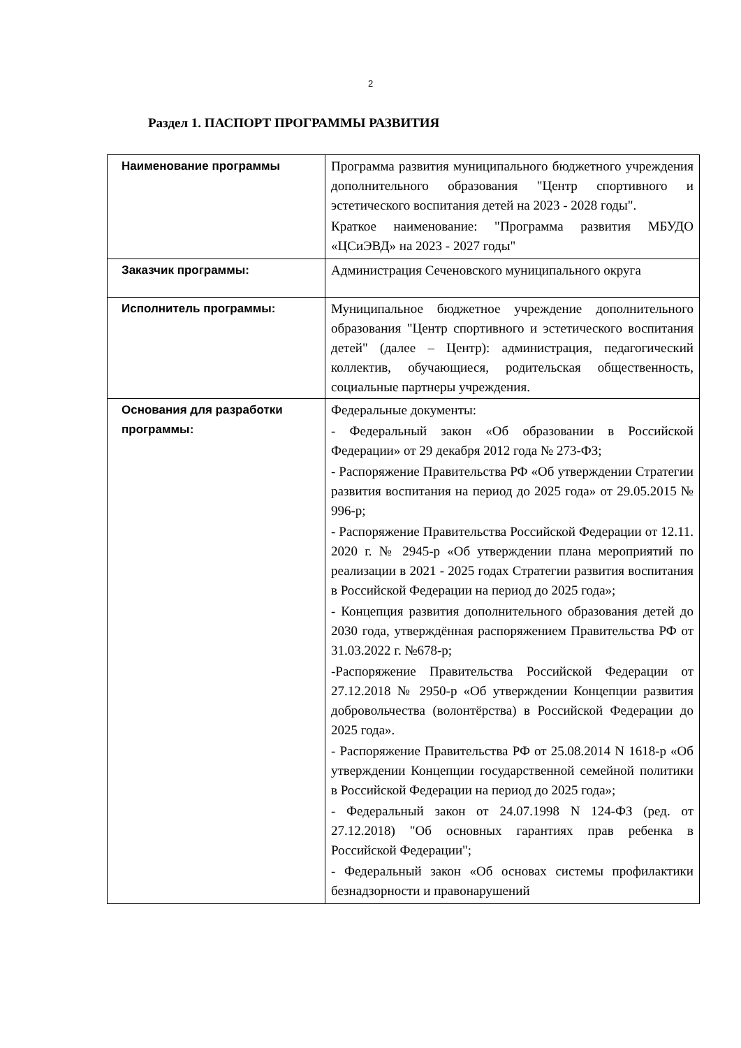2
Раздел 1. ПАСПОРТ ПРОГРАММЫ РАЗВИТИЯ
| Наименование программы | Программа развития муниципального бюджетного учреждения дополнительного образования "Центр спортивного и эстетического воспитания детей на 2023 - 2028 годы". Краткое наименование: "Программа развития МБУДО «ЦСиЭВД» на 2023 - 2027 годы" |
| Заказчик программы: | Администрация Сеченовского муниципального округа |
| Исполнитель программы: | Муниципальное бюджетное учреждение дополнительного образования "Центр спортивного и эстетического воспитания детей" (далее – Центр): администрация, педагогический коллектив, обучающиеся, родительская общественность, социальные партнеры учреждения. |
| Основания для разработки программы: | Федеральные документы: - Федеральный закон «Об образовании в Российской Федерации» от 29 декабря 2012 года № 273-ФЗ; - Распоряжение Правительства РФ «Об утверждении Стратегии развития воспитания на период до 2025 года» от 29.05.2015 № 996-р; - Распоряжение Правительства Российской Федерации от 12.11. 2020 г. № 2945-р «Об утверждении плана мероприятий по реализации в 2021 - 2025 годах Стратегии развития воспитания в Российской Федерации на период до 2025 года»; - Концепция развития дополнительного образования детей до 2030 года, утверждённая распоряжением Правительства РФ от 31.03.2022 г. №678-р; -Распоряжение Правительства Российской Федерации от 27.12.2018 № 2950-р «Об утверждении Концепции развития добровольчества (волонтёрства) в Российской Федерации до 2025 года». - Распоряжение Правительства РФ от 25.08.2014 N 1618-р «Об утверждении Концепции государственной семейной политики в Российской Федерации на период до 2025 года»; - Федеральный закон от 24.07.1998 N 124-ФЗ (ред. от 27.12.2018) "Об основных гарантиях прав ребенка в Российской Федерации"; - Федеральный закон «Об основах системы профилактики безнадзорности и правонарушений |